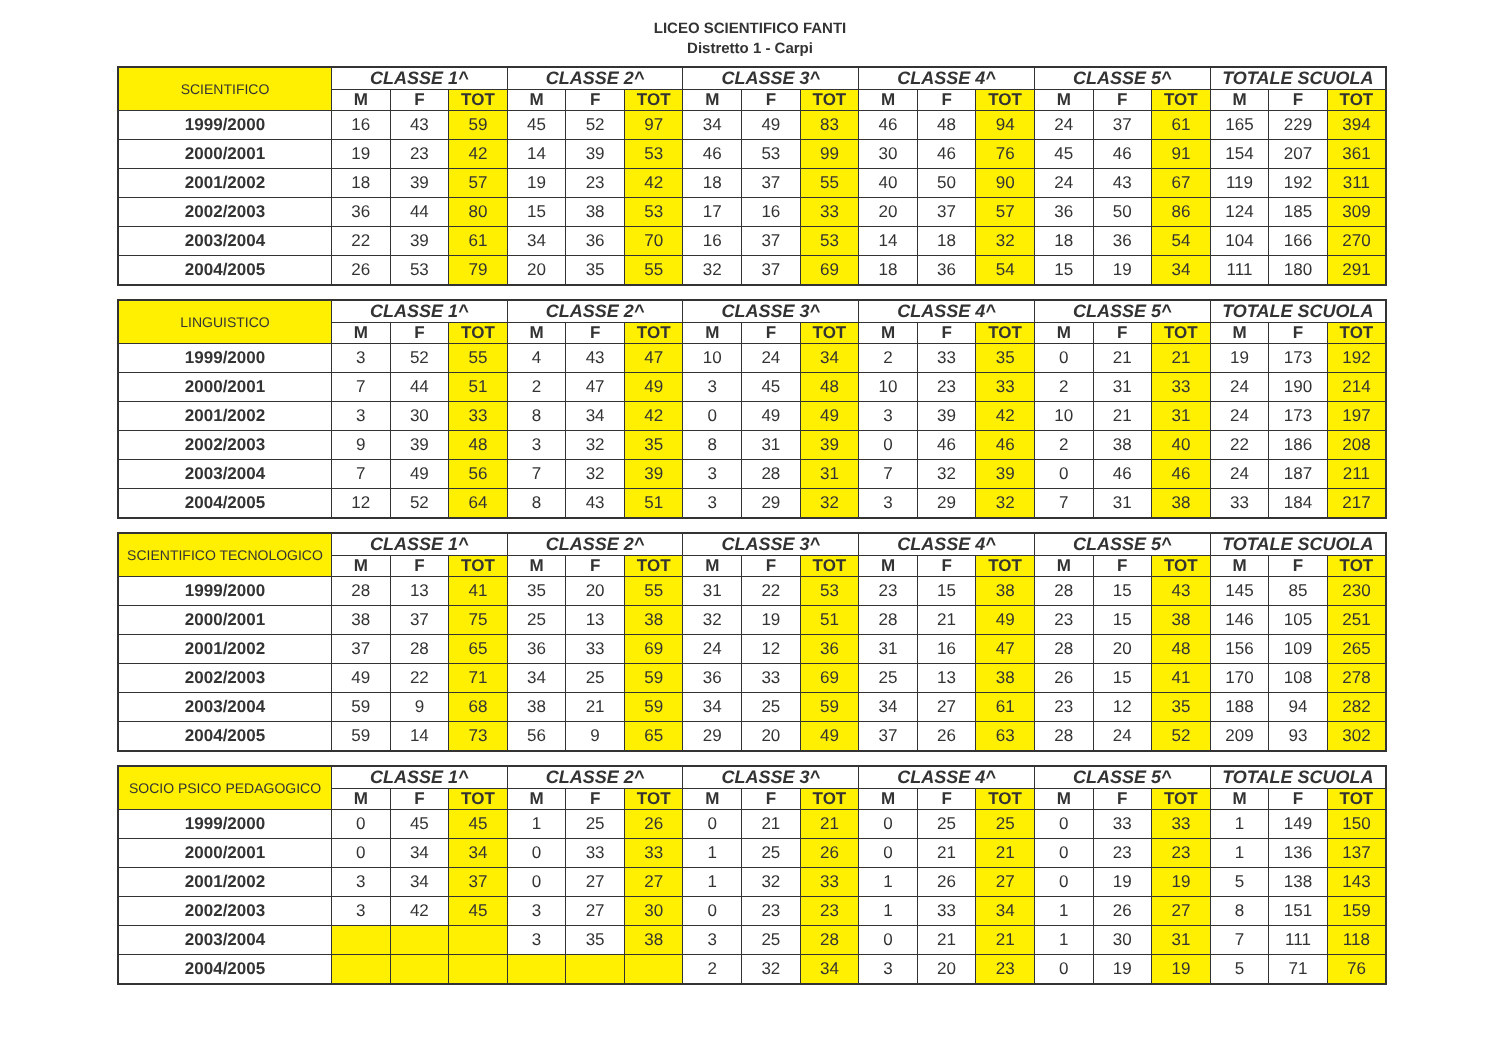LICEO SCIENTIFICO FANTI
Distretto 1 - Carpi
| SCIENTIFICO | CLASSE 1^ | | | CLASSE 2^ | | | CLASSE 3^ | | | CLASSE 4^ | | | CLASSE 5^ | | | TOTALE SCUOLA | | |
| --- | --- | --- | --- | --- | --- | --- | --- | --- | --- | --- | --- | --- | --- | --- | --- | --- | --- | --- |
| | M | F | TOT | M | F | TOT | M | F | TOT | M | F | TOT | M | F | TOT | M | F | TOT |
| 1999/2000 | 16 | 43 | 59 | 45 | 52 | 97 | 34 | 49 | 83 | 46 | 48 | 94 | 24 | 37 | 61 | 165 | 229 | 394 |
| 2000/2001 | 19 | 23 | 42 | 14 | 39 | 53 | 46 | 53 | 99 | 30 | 46 | 76 | 45 | 46 | 91 | 154 | 207 | 361 |
| 2001/2002 | 18 | 39 | 57 | 19 | 23 | 42 | 18 | 37 | 55 | 40 | 50 | 90 | 24 | 43 | 67 | 119 | 192 | 311 |
| 2002/2003 | 36 | 44 | 80 | 15 | 38 | 53 | 17 | 16 | 33 | 20 | 37 | 57 | 36 | 50 | 86 | 124 | 185 | 309 |
| 2003/2004 | 22 | 39 | 61 | 34 | 36 | 70 | 16 | 37 | 53 | 14 | 18 | 32 | 18 | 36 | 54 | 104 | 166 | 270 |
| 2004/2005 | 26 | 53 | 79 | 20 | 35 | 55 | 32 | 37 | 69 | 18 | 36 | 54 | 15 | 19 | 34 | 111 | 180 | 291 |
| LINGUISTICO | CLASSE 1^ | | | CLASSE 2^ | | | CLASSE 3^ | | | CLASSE 4^ | | | CLASSE 5^ | | | TOTALE SCUOLA | | |
| --- | --- | --- | --- | --- | --- | --- | --- | --- | --- | --- | --- | --- | --- | --- | --- | --- | --- | --- |
| | M | F | TOT | M | F | TOT | M | F | TOT | M | F | TOT | M | F | TOT | M | F | TOT |
| 1999/2000 | 3 | 52 | 55 | 4 | 43 | 47 | 10 | 24 | 34 | 2 | 33 | 35 | 0 | 21 | 21 | 19 | 173 | 192 |
| 2000/2001 | 7 | 44 | 51 | 2 | 47 | 49 | 3 | 45 | 48 | 10 | 23 | 33 | 2 | 31 | 33 | 24 | 190 | 214 |
| 2001/2002 | 3 | 30 | 33 | 8 | 34 | 42 | 0 | 49 | 49 | 3 | 39 | 42 | 10 | 21 | 31 | 24 | 173 | 197 |
| 2002/2003 | 9 | 39 | 48 | 3 | 32 | 35 | 8 | 31 | 39 | 0 | 46 | 46 | 2 | 38 | 40 | 22 | 186 | 208 |
| 2003/2004 | 7 | 49 | 56 | 7 | 32 | 39 | 3 | 28 | 31 | 7 | 32 | 39 | 0 | 46 | 46 | 24 | 187 | 211 |
| 2004/2005 | 12 | 52 | 64 | 8 | 43 | 51 | 3 | 29 | 32 | 3 | 29 | 32 | 7 | 31 | 38 | 33 | 184 | 217 |
| SCIENTIFICO TECNOLOGICO | CLASSE 1^ | | | CLASSE 2^ | | | CLASSE 3^ | | | CLASSE 4^ | | | CLASSE 5^ | | | TOTALE SCUOLA | | |
| --- | --- | --- | --- | --- | --- | --- | --- | --- | --- | --- | --- | --- | --- | --- | --- | --- | --- | --- |
| | M | F | TOT | M | F | TOT | M | F | TOT | M | F | TOT | M | F | TOT | M | F | TOT |
| 1999/2000 | 28 | 13 | 41 | 35 | 20 | 55 | 31 | 22 | 53 | 23 | 15 | 38 | 28 | 15 | 43 | 145 | 85 | 230 |
| 2000/2001 | 38 | 37 | 75 | 25 | 13 | 38 | 32 | 19 | 51 | 28 | 21 | 49 | 23 | 15 | 38 | 146 | 105 | 251 |
| 2001/2002 | 37 | 28 | 65 | 36 | 33 | 69 | 24 | 12 | 36 | 31 | 16 | 47 | 28 | 20 | 48 | 156 | 109 | 265 |
| 2002/2003 | 49 | 22 | 71 | 34 | 25 | 59 | 36 | 33 | 69 | 25 | 13 | 38 | 26 | 15 | 41 | 170 | 108 | 278 |
| 2003/2004 | 59 | 9 | 68 | 38 | 21 | 59 | 34 | 25 | 59 | 34 | 27 | 61 | 23 | 12 | 35 | 188 | 94 | 282 |
| 2004/2005 | 59 | 14 | 73 | 56 | 9 | 65 | 29 | 20 | 49 | 37 | 26 | 63 | 28 | 24 | 52 | 209 | 93 | 302 |
| SOCIO PSICO PEDAGOGICO | CLASSE 1^ | | | CLASSE 2^ | | | CLASSE 3^ | | | CLASSE 4^ | | | CLASSE 5^ | | | TOTALE SCUOLA | | |
| --- | --- | --- | --- | --- | --- | --- | --- | --- | --- | --- | --- | --- | --- | --- | --- | --- | --- | --- |
| | M | F | TOT | M | F | TOT | M | F | TOT | M | F | TOT | M | F | TOT | M | F | TOT |
| 1999/2000 | 0 | 45 | 45 | 1 | 25 | 26 | 0 | 21 | 21 | 0 | 25 | 25 | 0 | 33 | 33 | 1 | 149 | 150 |
| 2000/2001 | 0 | 34 | 34 | 0 | 33 | 33 | 1 | 25 | 26 | 0 | 21 | 21 | 0 | 23 | 23 | 1 | 136 | 137 |
| 2001/2002 | 3 | 34 | 37 | 0 | 27 | 27 | 1 | 32 | 33 | 1 | 26 | 27 | 0 | 19 | 19 | 5 | 138 | 143 |
| 2002/2003 | 3 | 42 | 45 | 3 | 27 | 30 | 0 | 23 | 23 | 1 | 33 | 34 | 1 | 26 | 27 | 8 | 151 | 159 |
| 2003/2004 | | | | 3 | 35 | 38 | 3 | 25 | 28 | 0 | 21 | 21 | 1 | 30 | 31 | 7 | 111 | 118 |
| 2004/2005 | | | | | | | 2 | 32 | 34 | 3 | 20 | 23 | 0 | 19 | 19 | 5 | 71 | 76 |